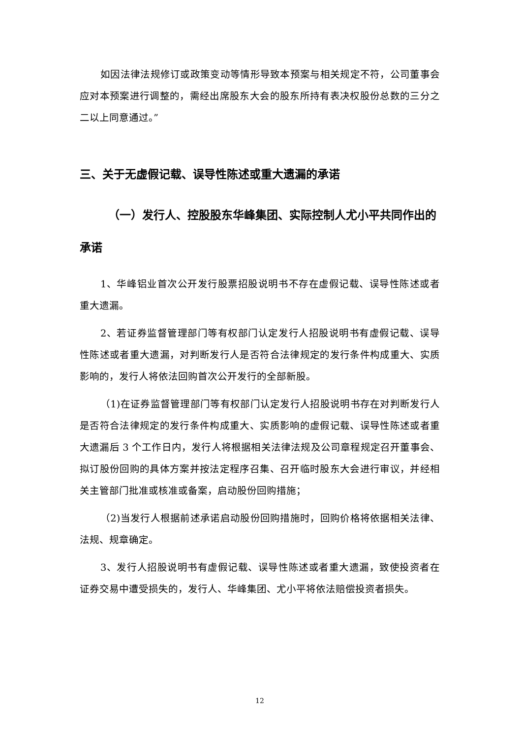如因法律法规修订或政策变动等情形导致本预案与相关规定不符，公司董事会应对本预案进行调整的，需经出席股东大会的股东所持有表决权股份总数的三分之二以上同意通过。”
三、关于无虚假记载、误导性陈述或重大遗漏的承诺
（一）发行人、控股股东华峰集团、实际控制人尤小平共同作出的承诺
1、华峰铝业首次公开发行股票招股说明书不存在虚假记载、误导性陈述或者重大遗漏。
2、若证券监督管理部门等有权部门认定发行人招股说明书有虚假记载、误导性陈述或者重大遗漏，对判断发行人是否符合法律规定的发行条件构成重大、实质影响的，发行人将依法回购首次公开发行的全部新股。
（1)在证券监督管理部门等有权部门认定发行人招股说明书存在对判断发行人是否符合法律规定的发行条件构成重大、实质影响的虚假记载、误导性陈述或者重大遗漏后 3 个工作日内，发行人将根据相关法律法规及公司章程规定召开董事会、拟订股份回购的具体方案并按法定程序召集、召开临时股东大会进行审议，并经相关主管部门批准或核准或备案，启动股份回购措施；
（2)当发行人根据前述承诺启动股份回购措施时，回购价格将依据相关法律、法规、规章确定。
3、发行人招股说明书有虚假记载、误导性陈述或者重大遗漏，致使投资者在证券交易中遭受损失的，发行人、华峰集团、尤小平将依法赔偿投资者损失。
12